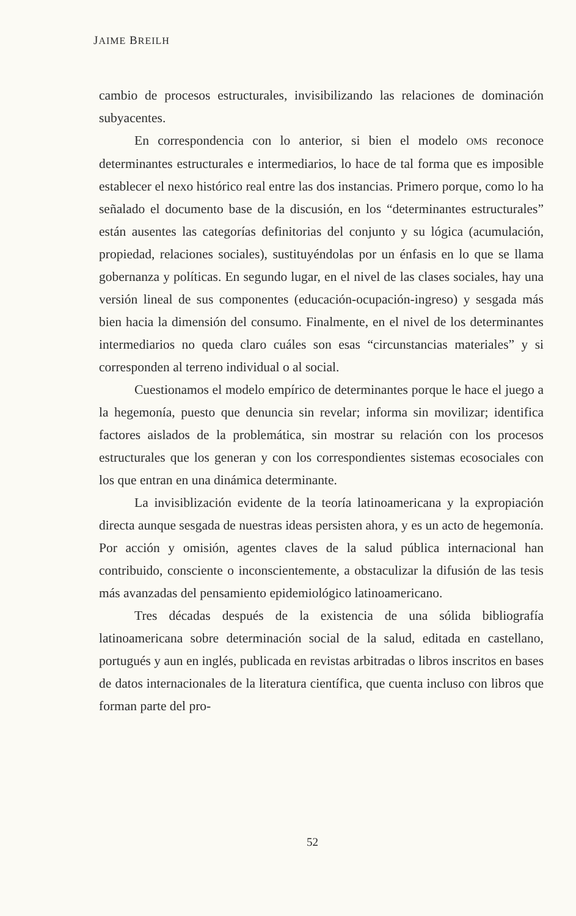JAIME BREILH
cambio de procesos estructurales, invisibilizando las relaciones de dominación subyacentes.
En correspondencia con lo anterior, si bien el modelo OMS reconoce determinantes estructurales e intermediarios, lo hace de tal forma que es imposible establecer el nexo histórico real entre las dos instancias. Primero porque, como lo ha señalado el documento base de la discusión, en los “determinantes estructurales” están ausentes las categorías definitorias del conjunto y su lógica (acumulación, propiedad, relaciones sociales), sustituyéndolas por un énfasis en lo que se llama gobernanza y políticas. En segundo lugar, en el nivel de las clases sociales, hay una versión lineal de sus componentes (educación-ocupación-ingreso) y sesgada más bien hacia la dimensión del consumo. Finalmente, en el nivel de los determinantes intermediarios no queda claro cuáles son esas “circunstancias materiales” y si corresponden al terreno individual o al social.
Cuestionamos el modelo empírico de determinantes porque le hace el juego a la hegemonía, puesto que denuncia sin revelar; informa sin movilizar; identifica factores aislados de la problemática, sin mostrar su relación con los procesos estructurales que los generan y con los correspondientes sistemas ecosociales con los que entran en una dinámica determinante.
La invisiblización evidente de la teoría latinoamericana y la expropiación directa aunque sesgada de nuestras ideas persisten ahora, y es un acto de hegemonía. Por acción y omisión, agentes claves de la salud pública internacional han contribuido, consciente o inconscientemente, a obstaculizar la difusión de las tesis más avanzadas del pensamiento epidemiológico latinoamericano.
Tres décadas después de la existencia de una sólida bibliografía latinoamericana sobre determinación social de la salud, editada en castellano, portugués y aun en inglés, publicada en revistas arbitradas o libros inscritos en bases de datos internacionales de la literatura científica, que cuenta incluso con libros que forman parte del pro-
52